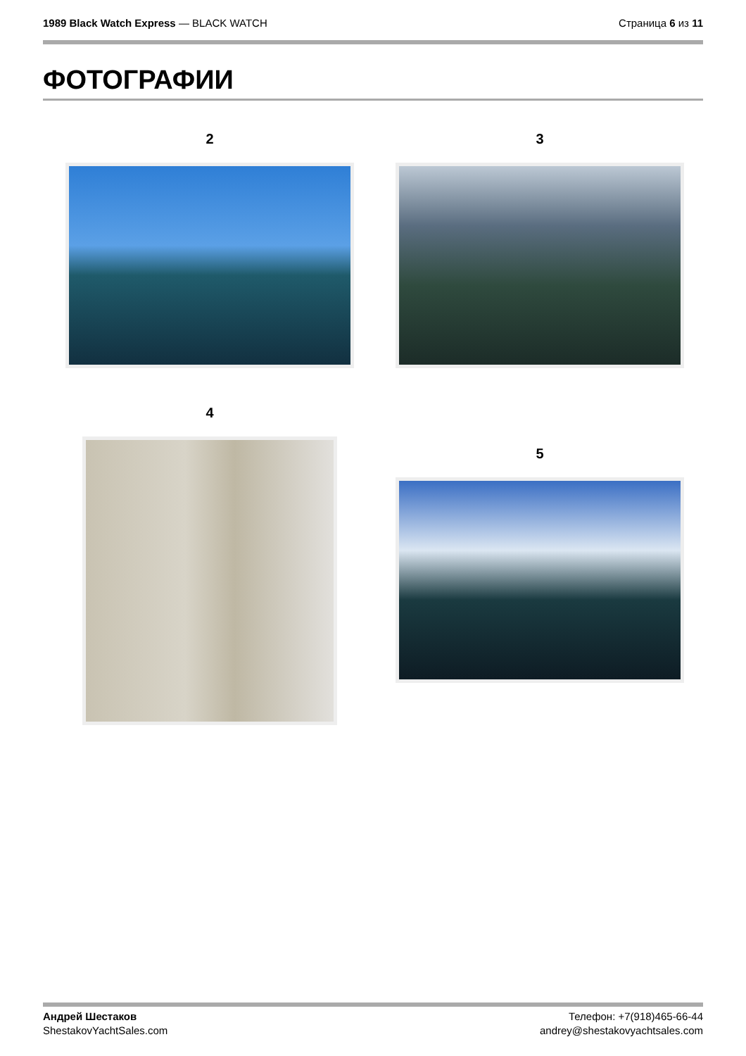1989 Black Watch Express — BLACK WATCH
Страница 6 из 11
ФОТОГРАФИИ
2 3
4
5
Андрей Шестаков
ShestakovYachtSales.com
Телефон: +7(918)465-66-44
andrey@shestakovyachtsales.com